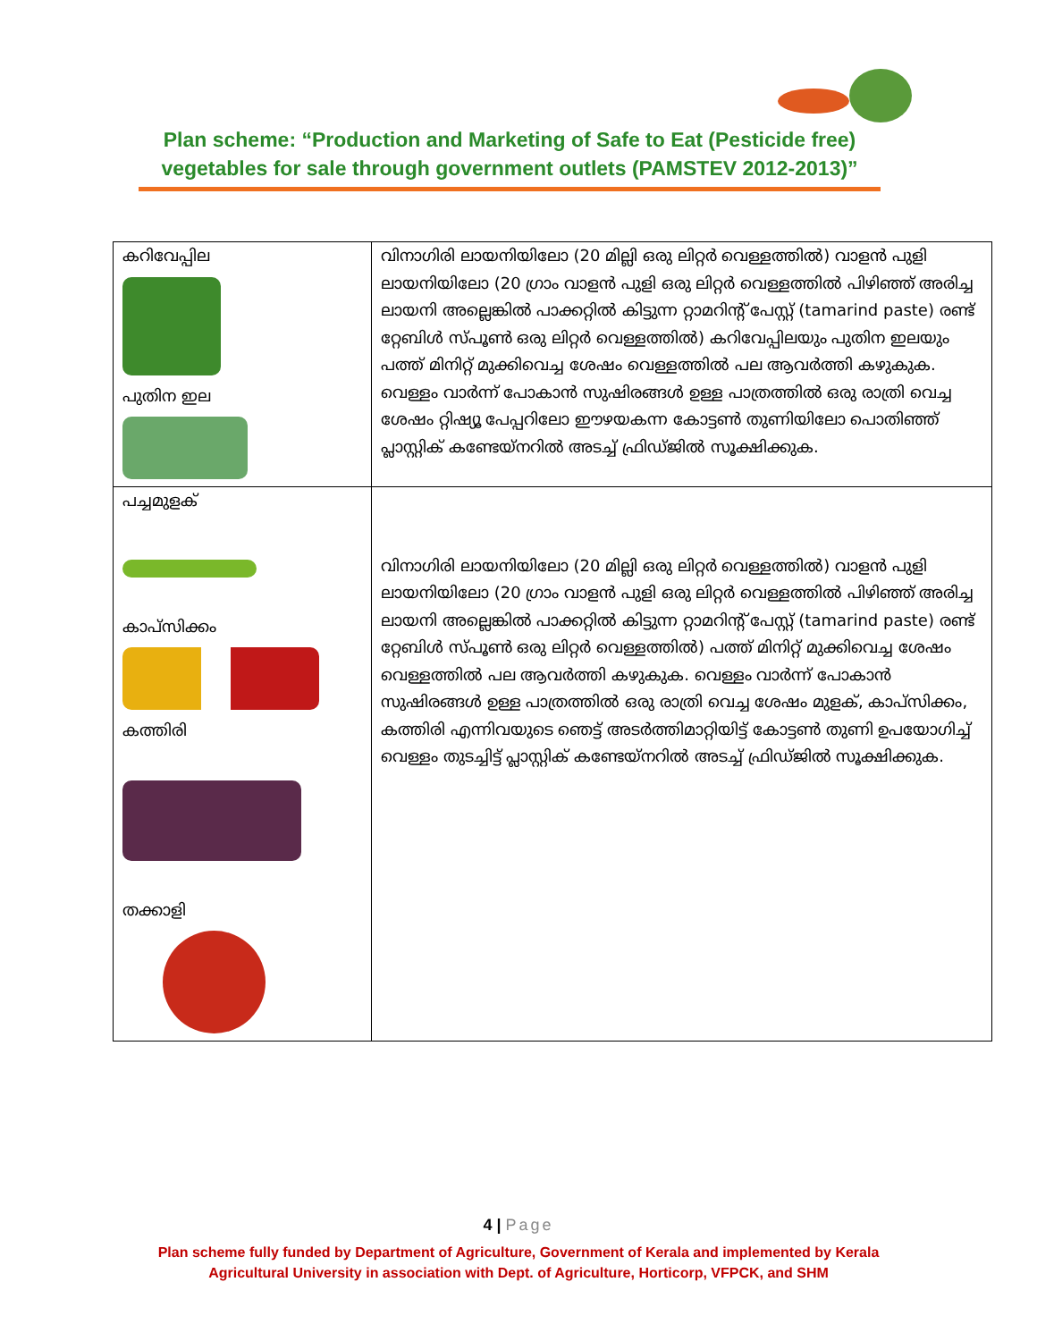Plan scheme: “Production and Marketing of Safe to Eat (Pesticide free) vegetables for sale through government outlets (PAMSTEV 2012-2013)”
| കറിവേപ്പില പുതിന ഇല | വിനാഗിരി ലായനിയിലോ (20 മില്ലി ഒരു ലിറ്റർ വെള്ളത്തിൽ) വാളൻ പുളി ലായനിയിലോ (20 ഗ്രാം വാളൻ പുളി ഒരു ലിറ്റർ വെള്ളത്തിൽ പിഴിഞ്ഞ് അരിച്ച ലായനി അല്ലെങ്കിൽ പാക്കറ്റിൽ കിട്ടുന്ന റ്റാമറിന്റ് പേസ്റ്റ് (tamarind paste) രണ്ട് റ്റേബിൾ സ്പൂൺ ഒരു ലിറ്റർ വെള്ളത്തിൽ) കറിവേപ്പിലയും പുതിന ഇലയും പത്ത് മിനിറ്റ് മുക്കിവെച്ച ശേഷം വെള്ളത്തിൽ പല ആവർത്തി കഴുകുക. വെള്ളം വാർന്ന് പോകാൻ സുഷിരങ്ങൾ ഉള്ള പാത്രത്തിൽ ഒരു രാത്രി വെച്ച ശേഷം റ്റിഷ്യൂ പേപ്പറിലോ ഈഴയകന്ന കോട്ടൺ തുണിയിലോ പൊതിഞ്ഞ് പ്ലാസ്റ്റിക് കണ്ടേയ്നറിൽ അടച്ച് ഫ്രിഡ്ജിൽ സൂക്ഷിക്കുക. |
| പച്ചമുളക് കാപ്സിക്കം കത്തിരി തക്കാളി | വിനാഗിരി ലായനിയിലോ (20 മില്ലി ഒരു ലിറ്റർ വെള്ളത്തിൽ) വാളൻ പുളി ലായനിയിലോ (20 ഗ്രാം വാളൻ പുളി ഒരു ലിറ്റർ വെള്ളത്തിൽ പിഴിഞ്ഞ് അരിച്ച ലായനി അല്ലെങ്കിൽ പാക്കറ്റിൽ കിട്ടുന്ന റ്റാമറിന്റ് പേസ്റ്റ് (tamarind paste) രണ്ട് റ്റേബിൾ സ്പൂൺ ഒരു ലിറ്റർ വെള്ളത്തിൽ) പത്ത് മിനിറ്റ് മുക്കിവെച്ച ശേഷം വെള്ളത്തിൽ പല ആവർത്തി കഴുകുക. വെള്ളം വാർന്ന് പോകാൻ സുഷിരങ്ങൾ ഉള്ള പാത്രത്തിൽ ഒരു രാത്രി വെച്ച ശേഷം മുളക്, കാപ്സിക്കം, കത്തിരി എന്നിവയുടെ ഞെട്ട് അടർത്തിമാറ്റിയിട്ട് കോട്ടൺ തുണി ഉപയോഗിച്ച് വെള്ളം തുടച്ചിട്ട് പ്ലാസ്റ്റിക് കണ്ടേയ്നറിൽ അടച്ച് ഫ്രിഡ്ജിൽ സൂക്ഷിക്കുക. |
4 | Page
Plan scheme fully funded by Department of Agriculture, Government of Kerala and implemented by Kerala
Agricultural University in association with Dept. of Agriculture, Horticorp, VFPCK, and SHM